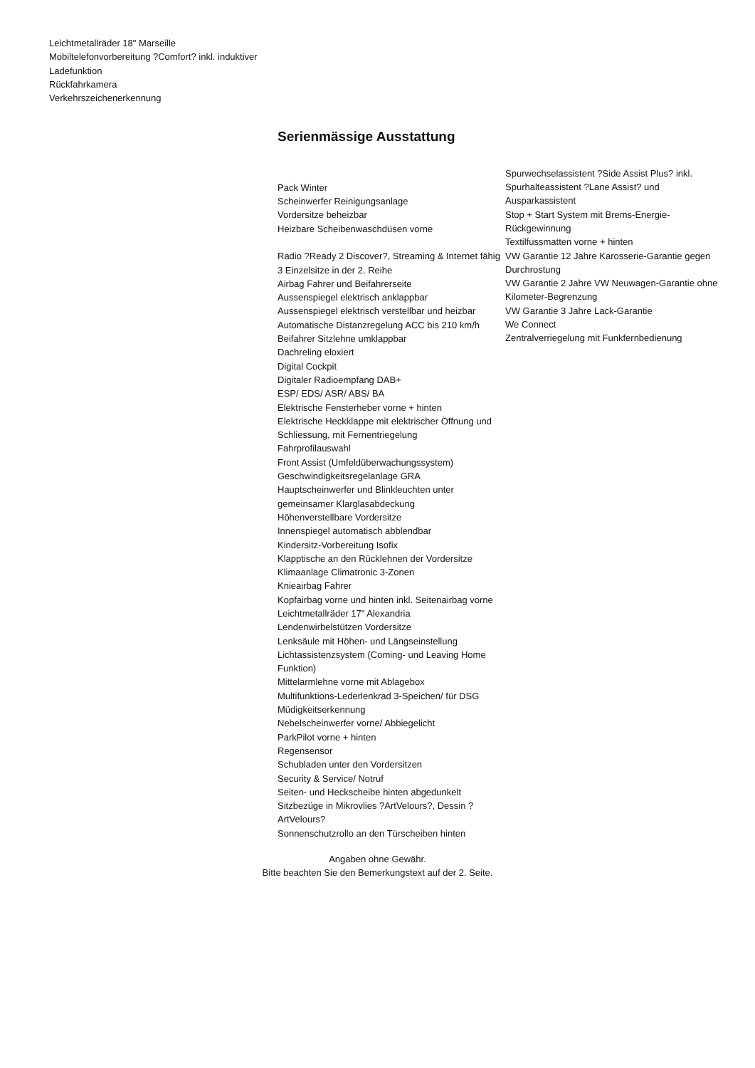Leichtmetallräder 18" Marseille
Mobiltelefonvorbereitung ?Comfort? inkl. induktiver Ladefunktion
Rückfahrkamera
Verkehrszeichenerkennung
Serienmässige Ausstattung
Pack Winter
Scheinwerfer Reinigungsanlage
Vordersitze beheizbar
Heizbare Scheibenwaschdüsen vorne
Radio ?Ready 2 Discover?, Streaming & Internet fähig
3 Einzelsitze in der 2. Reihe
Airbag Fahrer und Beifahrerseite
Aussenspiegel elektrisch anklappbar
Aussenspiegel elektrisch verstellbar und heizbar
Automatische Distanzregelung ACC bis 210 km/h
Beifahrer Sitzlehne umklappbar
Dachreling eloxiert
Digital Cockpit
Digitaler Radioempfang DAB+
ESP/ EDS/ ASR/ ABS/ BA
Elektrische Fensterheber vorne + hinten
Elektrische Heckklappe mit elektrischer Öffnung und Schliessung, mit Fernentriegelung
Fahrprofilauswahl
Front Assist (Umfeldüberwachungssystem)
Geschwindigkeitsregelanlage GRA
Hauptscheinwerfer und Blinkleuchten unter gemeinsamer Klarglasabdeckung
Höhenverstellbare Vordersitze
Innenspiegel automatisch abblendbar
Kindersitz-Vorbereitung Isofix
Klapptische an den Rücklehnen der Vordersitze
Klimaanlage Climatronic 3-Zonen
Knieairbag Fahrer
Kopfairbag vorne und hinten inkl. Seitenairbag vorne
Leichtmetallräder 17" Alexandria
Lendenwirbelstützen Vordersitze
Lenksäule mit Höhen- und Längseinstellung
Lichtassistenzsystem (Coming- und Leaving Home Funktion)
Mittelarmlehne vorne mit Ablagebox
Multifunktions-Lederlenkrad 3-Speichen/ für DSG
Müdigkeitserkennung
Nebelscheinwerfer vorne/ Abbiegelicht
ParkPilot vorne + hinten
Regensensor
Schubladen unter den Vordersitzen
Security & Service/ Notruf
Seiten- und Heckscheibe hinten abgedunkelt
Sitzbezüge in Mikrovlies ?ArtVelours?, Dessin ?ArtVelours?
Sonnenschutzrollo an den Türscheiben hinten
Spurwechselassistent ?Side Assist Plus? inkl. Spurhalteassistent ?Lane Assist? und Ausparkassistent
Stop + Start System mit Brems-Energie-Rückgewinnung
Textilfussmatten vorne + hinten
VW Garantie 12 Jahre Karosserie-Garantie gegen Durchrostung
VW Garantie 2 Jahre VW Neuwagen-Garantie ohne Kilometer-Begrenzung
VW Garantie 3 Jahre Lack-Garantie
We Connect
Zentralverriegelung mit Funkfernbedienung
Angaben ohne Gewähr.
Bitte beachten Sie den Bemerkungstext auf der 2. Seite.